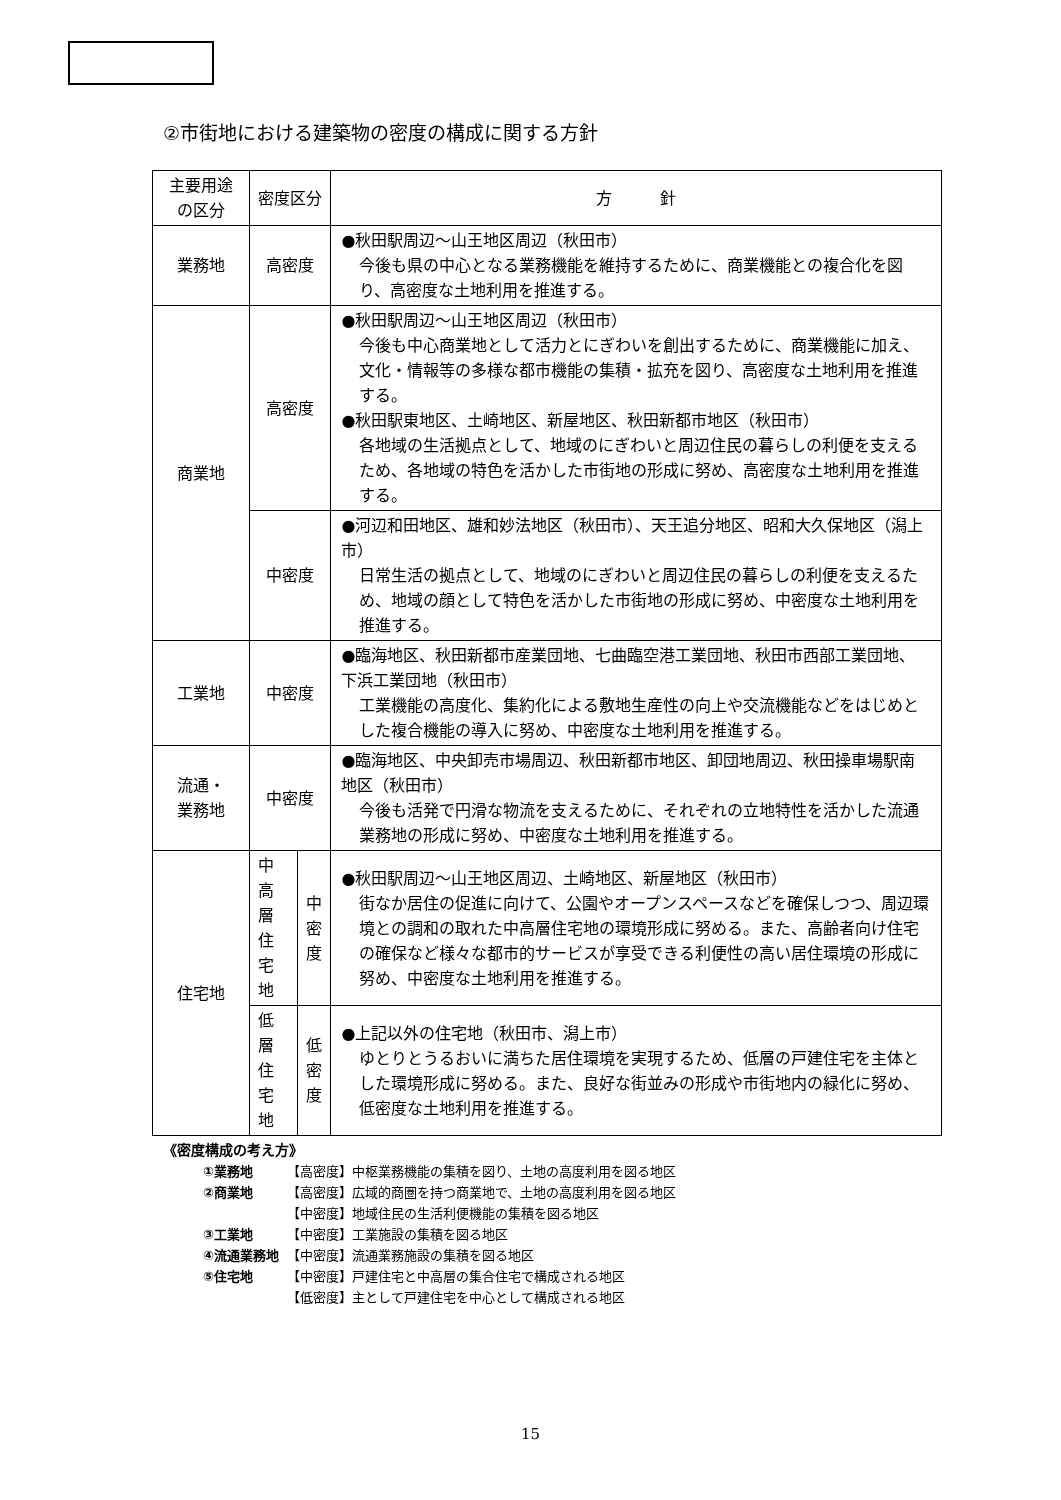②市街地における建築物の密度の構成に関する方針
| 主要用途 の区分 | 密度区分 | | 方 針 |
| 業務地 | 高密度 | | ●秋田駅周辺～山王地区周辺（秋田市） 今後も県の中心となる業務機能を維持するために、商業機能との複合化を図り、高密度な土地利用を推進する。 |
| 商業地 | 高密度 | | ●秋田駅周辺～山王地区周辺（秋田市） 今後も中心商業地として活力とにぎわいを創出するために、商業機能に加え、文化・情報等の多様な都市機能の集積・拡充を図り、高密度な土地利用を推進する。 ●秋田駅東地区、土崎地区、新屋地区、秋田新都市地区（秋田市） 各地域の生活拠点として、地域のにぎわいと周辺住民の暮らしの利便を支えるため、各地域の特色を活かした市街地の形成に努め、高密度な土地利用を推進する。 |
| | 中密度 | | ●河辺和田地区、雄和妙法地区（秋田市）、天王追分地区、昭和大久保地区（潟上市） 日常生活の拠点として、地域のにぎわいと周辺住民の暮らしの利便を支えるため、地域の顔として特色を活かした市街地の形成に努め、中密度な土地利用を推進する。 |
| 工業地 | 中密度 | | ●臨海地区、秋田新都市産業団地、七曲臨空港工業団地、秋田市西部工業団地、下浜工業団地（秋田市） 工業機能の高度化、集約化による敷地生産性の向上や交流機能などをはじめとした複合機能の導入に努め、中密度な土地利用を推進する。 |
| 流通・ 業務地 | 中密度 | | ●臨海地区、中央卸売市場周辺、秋田新都市地区、卸団地周辺、秋田操車場駅南地区（秋田市） 今後も活発で円滑な物流を支えるために、それぞれの立地特性を活かした流通業務地の形成に努め、中密度な土地利用を推進する。 |
| 住宅地 | 中高層 住宅地 | 中 密 度 | ●秋田駅周辺～山王地区周辺、土崎地区、新屋地区（秋田市） 街なか居住の促進に向けて、公園やオープンスペースなどを確保しつつ、周辺環境との調和の取れた中高層住宅地の環境形成に努める。また、高齢者向け住宅の確保など様々な都市的サービスが享受できる利便性の高い居住環境の形成に努め、中密度な土地利用を推進する。 |
| | 低層 住宅地 | 低 密 度 | ●上記以外の住宅地（秋田市、潟上市） ゆとりとうるおいに満ちた居住環境を実現するため、低層の戸建住宅を主体とした環境形成に努める。また、良好な街並みの形成や市街地内の緑化に努め、低密度な土地利用を推進する。 |
《密度構成の考え方》
| ①業務地 | 【高密度】中枢業務機能の集積を図り、土地の高度利用を図る地区 |
| ②商業地 | 【高密度】広域的商圏を持つ商業地で、土地の高度利用を図る地区 |
| | 【中密度】地域住民の生活利便機能の集積を図る地区 |
| ③工業地 | 【中密度】工業施設の集積を図る地区 |
| ④流通業務地 | 【中密度】流通業務施設の集積を図る地区 |
| ⑤住宅地 | 【中密度】戸建住宅と中高層の集合住宅で構成される地区 |
| | 【低密度】主として戸建住宅を中心として構成される地区 |
15